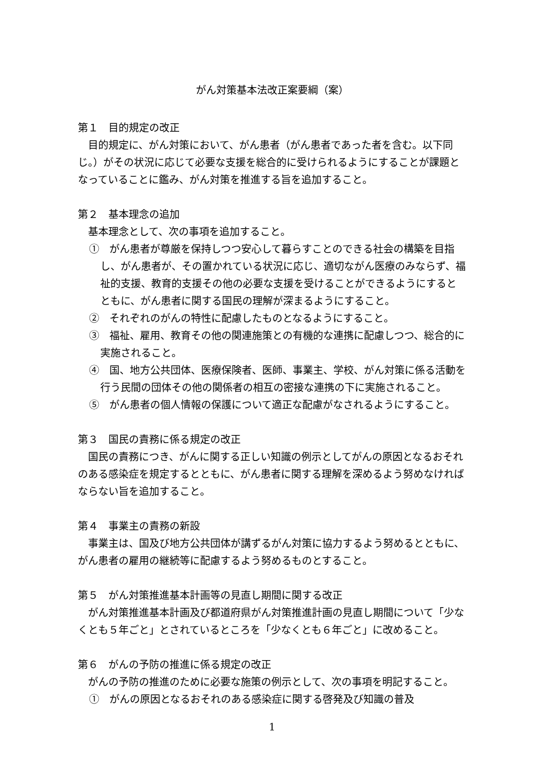がん対策基本法改正案要綱（案）
第１　目的規定の改正
目的規定に、がん対策において、がん患者（がん患者であった者を含む。以下同じ。）がその状況に応じて必要な支援を総合的に受けられるようにすることが課題となっていることに鑑み、がん対策を推進する旨を追加すること。
第２　基本理念の追加
基本理念として、次の事項を追加すること。
①　がん患者が尊厳を保持しつつ安心して暮らすことのできる社会の構築を目指し、がん患者が、その置かれている状況に応じ、適切ながん医療のみならず、福祉的支援、教育的支援その他の必要な支援を受けることができるようにするとともに、がん患者に関する国民の理解が深まるようにすること。
②　それぞれのがんの特性に配慮したものとなるようにすること。
③　福祉、雇用、教育その他の関連施策との有機的な連携に配慮しつつ、総合的に実施されること。
④　国、地方公共団体、医療保険者、医師、事業主、学校、がん対策に係る活動を行う民間の団体その他の関係者の相互の密接な連携の下に実施されること。
⑤　がん患者の個人情報の保護について適正な配慮がなされるようにすること。
第３　国民の責務に係る規定の改正
国民の責務につき、がんに関する正しい知識の例示としてがんの原因となるおそれのある感染症を規定するとともに、がん患者に関する理解を深めるよう努めなければならない旨を追加すること。
第４　事業主の責務の新設
事業主は、国及び地方公共団体が講ずるがん対策に協力するよう努めるとともに、がん患者の雇用の継続等に配慮するよう努めるものとすること。
第５　がん対策推進基本計画等の見直し期間に関する改正
がん対策推進基本計画及び都道府県がん対策推進計画の見直し期間について「少なくとも５年ごと」とされているところを「少なくとも６年ごと」に改めること。
第６　がんの予防の推進に係る規定の改正
がんの予防の推進のために必要な施策の例示として、次の事項を明記すること。
①　がんの原因となるおそれのある感染症に関する啓発及び知識の普及
1